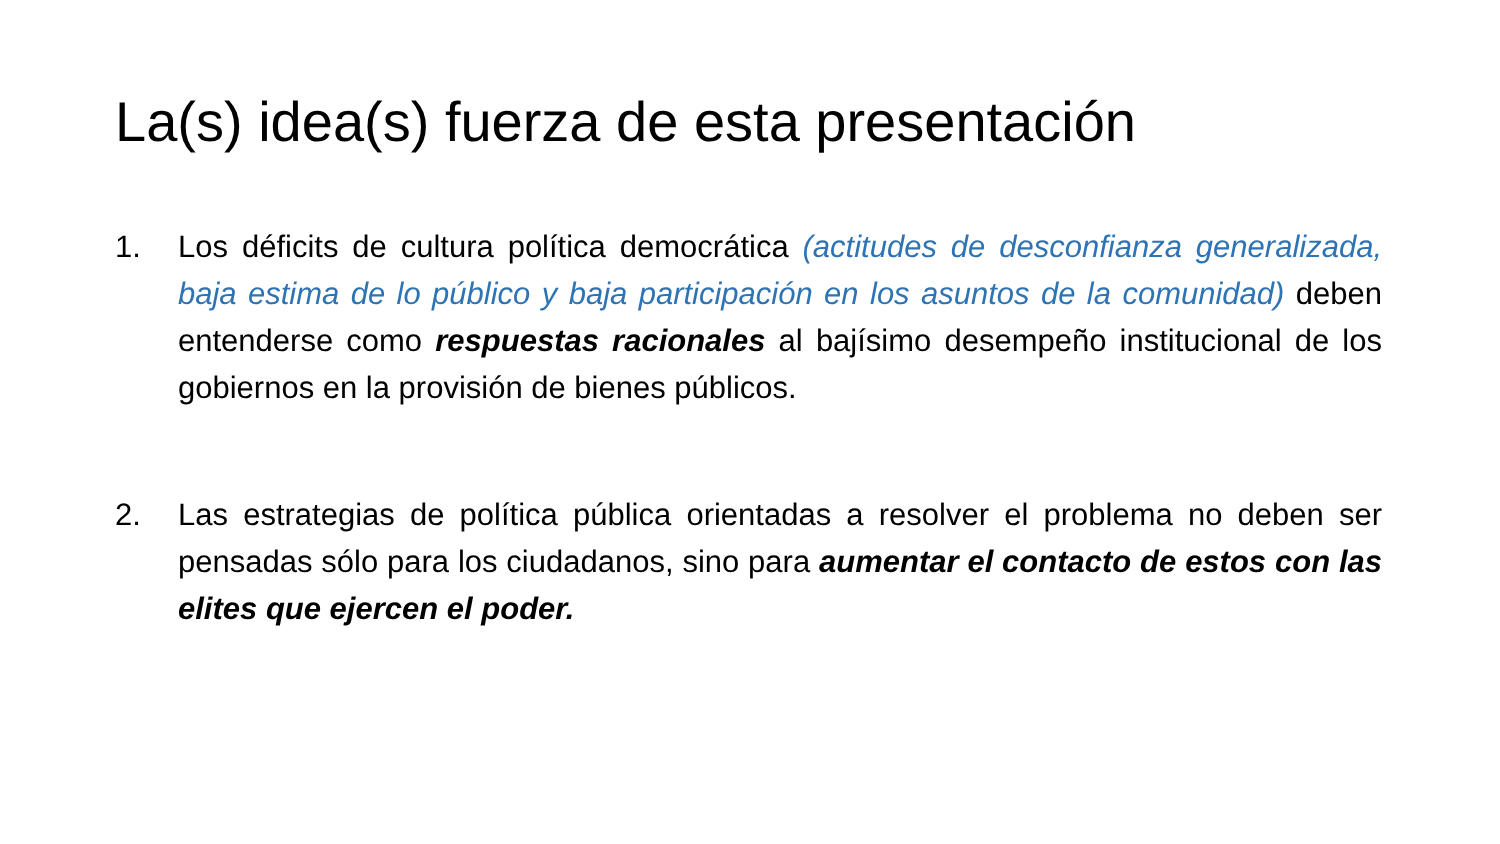La(s) idea(s) fuerza de esta presentación
1. Los déficits de cultura política democrática (actitudes de desconfianza generalizada, baja estima de lo público y baja participación en los asuntos de la comunidad) deben entenderse como respuestas racionales al bajísimo desempeño institucional de los gobiernos en la provisión de bienes públicos.
2. Las estrategias de política pública orientadas a resolver el problema no deben ser pensadas sólo para los ciudadanos, sino para aumentar el contacto de estos con las elites que ejercen el poder.